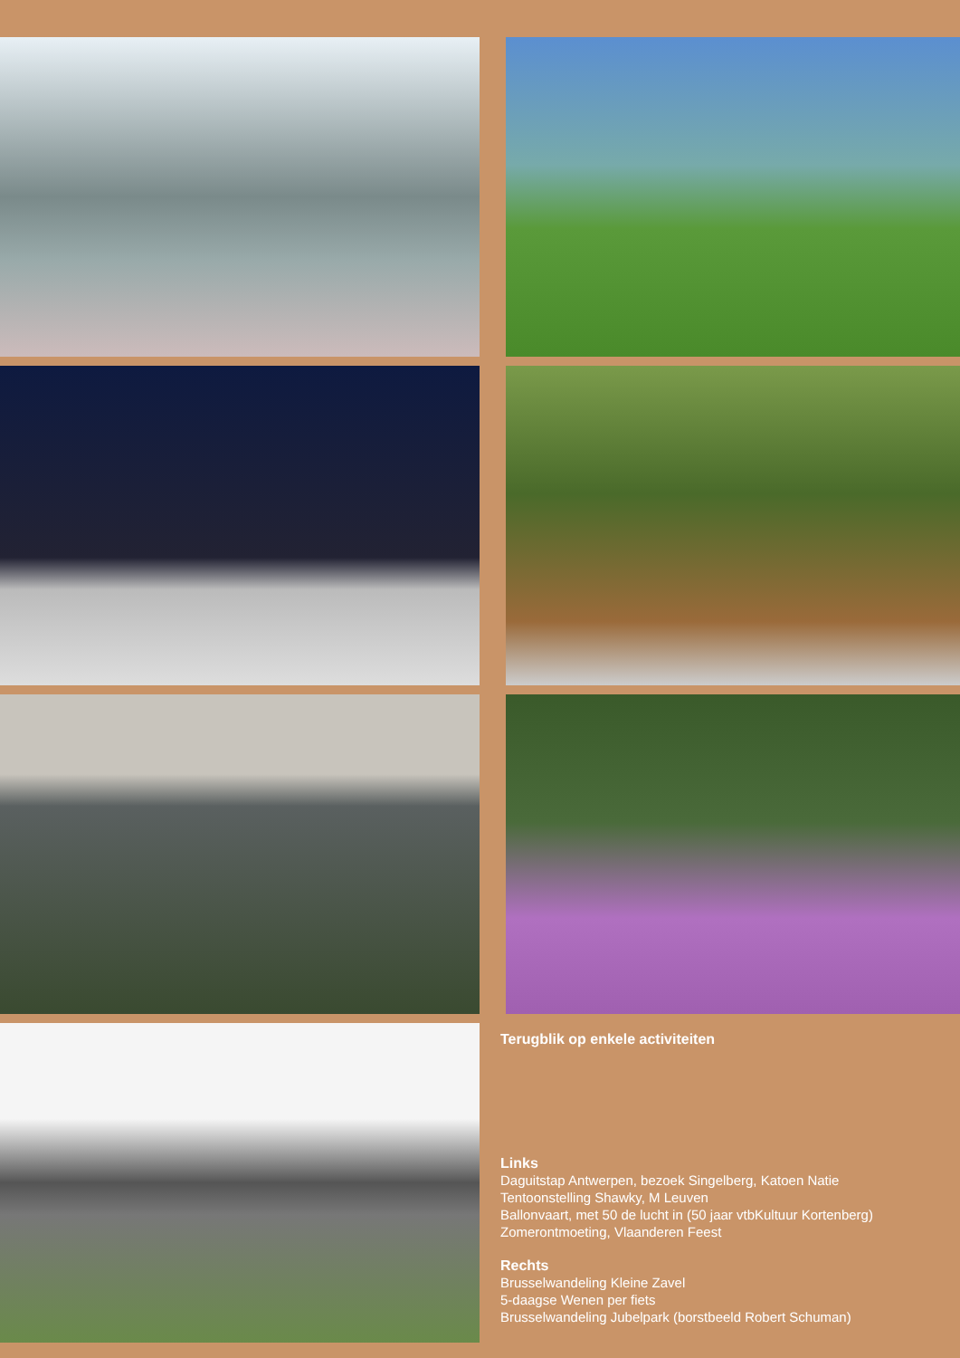Terugblik op enkele activiteiten
Links
Daguitstap Antwerpen, bezoek Singelberg, Katoen Natie
Tentoonstelling Shawky, M Leuven
Ballonvaart, met 50 de lucht in (50 jaar vtbKultuur Kortenberg)
Zomerontmoeting, Vlaanderen Feest
Rechts
Brusselwandeling Kleine Zavel
5-daagse Wenen per fiets
Brusselwandeling Jubelpark (borstbeeld Robert Schuman)